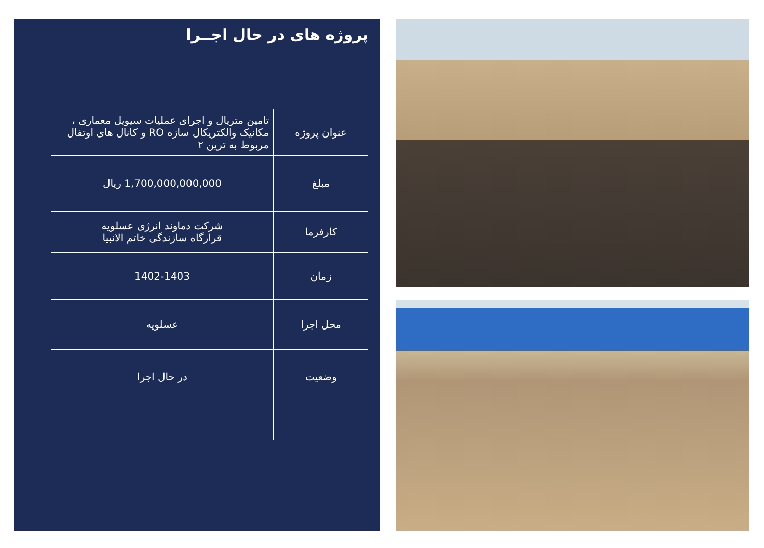پروژه های در حال اجــرا
| عنوان پروژه | تامین متریال و اجرای عملیات سیویل معماری ، مکانیک والکتریکال سازه RO و کانال های اوتفال مربوط به ترین ۲ |
| مبلغ | 1,700,000,000,000 ریال |
| کارفرما | شرکت دماوند انرژی عسلویه قرارگاه سازندگی خاتم الانبیا |
| زمان | 1402-1403 |
| محل اجرا | عسلویه |
| وضعیت | در حال اجرا |